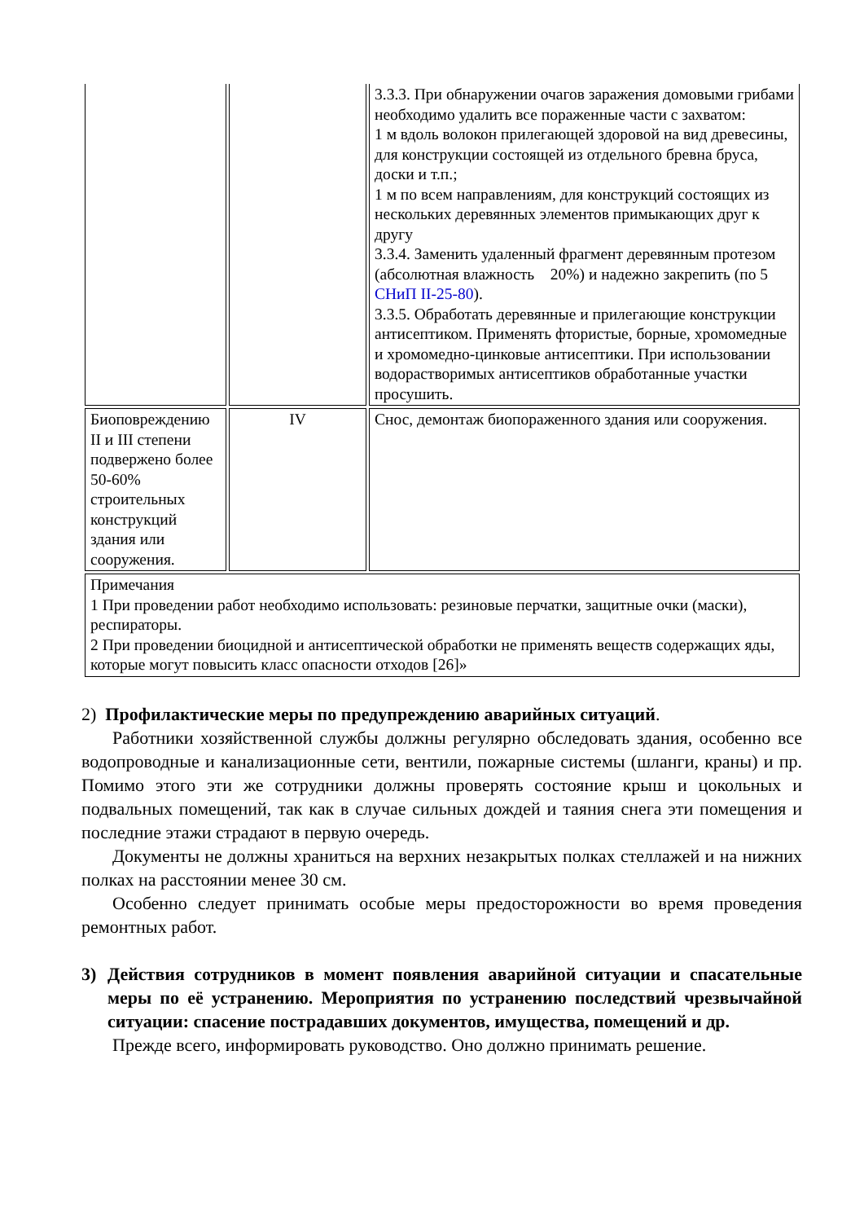| | | 3.3.3. При обнаружении очагов заражения домовыми грибами необходимо удалить все пораженные части с захватом: 1 м вдоль волокон прилегающей здоровой на вид древесины, для конструкции состоящей из отдельного бревна бруса, доски и т.п.; 1 м по всем направлениям, для конструкций состоящих из нескольких деревянных элементов примыкающих друг к другу 3.3.4. Заменить удаленный фрагмент деревянным протезом (абсолютная влажность 20%) и надежно закрепить (по 5 СНиП II-25-80 ). 3.3.5. Обработать деревянные и прилегающие конструкции антисептиком. Применять фтористые, борные, хромомедные и хромомедно-цинковые антисептики. При использовании водорастворимых антисептиков обработанные участки просушить. |
| Биоповреждению II и III степени подвержено более 50-60% строительных конструкций здания или сооружения. | IV | Снос, демонтаж биопораженного здания или сооружения. |
| Примечания 1 При проведении работ необходимо использовать: резиновые перчатки, защитные очки (маски), респираторы. 2 При проведении биоцидной и антисептической обработки не применять веществ содержащих яды, которые могут повысить класс опасности отходов [26]» | | |
2) Профилактические меры по предупреждению аварийных ситуаций.
Работники хозяйственной службы должны регулярно обследовать здания, особенно все водопроводные и канализационные сети, вентили, пожарные системы (шланги, краны) и пр. Помимо этого эти же сотрудники должны проверять состояние крыш и цокольных и подвальных помещений, так как в случае сильных дождей и таяния снега эти помещения и последние этажи страдают в первую очередь.
Документы не должны храниться на верхних незакрытых полках стеллажей и на нижних полках на расстоянии менее 30 см.
Особенно следует принимать особые меры предосторожности во время проведения ремонтных работ.
3) Действия сотрудников в момент появления аварийной ситуации и спасательные меры по её устранению. Мероприятия по устранению последствий чрезвычайной ситуации: спасение пострадавших документов, имущества, помещений и др.
Прежде всего, информировать руководство. Оно должно принимать решение.